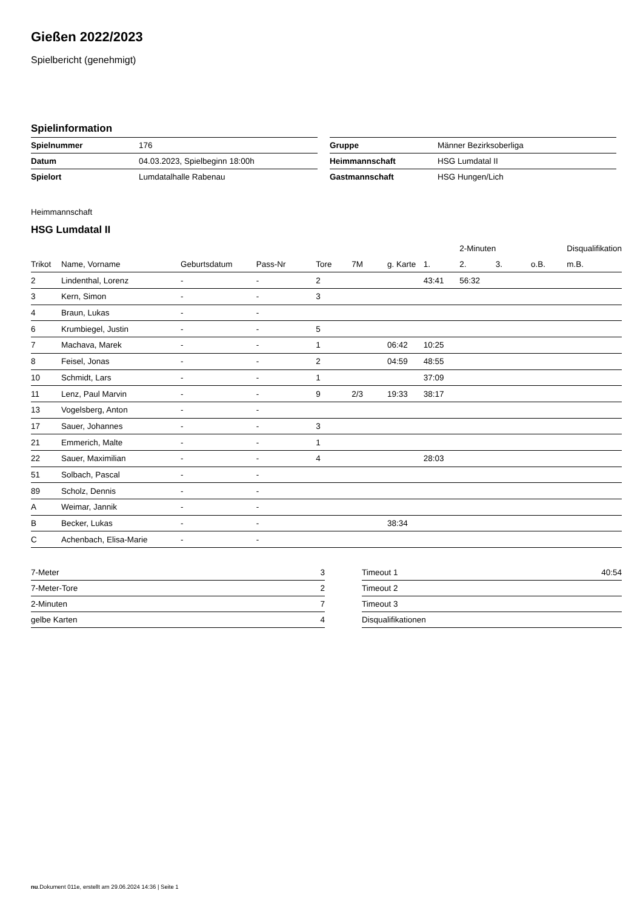Gießen 2022/2023
Spielbericht (genehmigt)
Spielinformation
| Spielnummer | 176 |
| Datum | 04.03.2023, Spielbeginn 18:00h |
| Spielort | Lumdatalhalle Rabenau |
| Gruppe | Männer Bezirksoberliga |
| Heimmannschaft | HSG Lumdatal II |
| Gastmannschaft | HSG Hungen/Lich |
Heimmannschaft
HSG Lumdatal II
| | | | | | | | | 2-Minuten | | | Disqualifikation |
| --- | --- | --- | --- | --- | --- | --- | --- | --- | --- | --- | --- |
| Trikot | Name, Vorname | Geburtsdatum | Pass-Nr | Tore | 7M | g. Karte | 1. | 2. | 3. | o.B. | m.B. |
| 2 | Lindenthal, Lorenz | - | - | 2 | | | 43:41 | 56:32 | | | |
| 3 | Kern, Simon | - | - | 3 | | | | | | | |
| 4 | Braun, Lukas | - | - | | | | | | | | |
| 6 | Krumbiegel, Justin | - | - | 5 | | | | | | | |
| 7 | Machava, Marek | - | - | 1 | | 06:42 | 10:25 | | | | |
| 8 | Feisel, Jonas | - | - | 2 | | 04:59 | 48:55 | | | | |
| 10 | Schmidt, Lars | - | - | 1 | | | 37:09 | | | | |
| 11 | Lenz, Paul Marvin | - | - | 9 | 2/3 | 19:33 | 38:17 | | | | |
| 13 | Vogelsberg, Anton | - | - | | | | | | | | |
| 17 | Sauer, Johannes | - | - | 3 | | | | | | | |
| 21 | Emmerich, Malte | - | - | 1 | | | | | | | |
| 22 | Sauer, Maximilian | - | - | 4 | | | 28:03 | | | | |
| 51 | Solbach, Pascal | - | - | | | | | | | | |
| 89 | Scholz, Dennis | - | - | | | | | | | | |
| A | Weimar, Jannik | - | - | | | | | | | | |
| B | Becker, Lukas | - | - | | | 38:34 | | | | | |
| C | Achenbach, Elisa-Marie | - | - | | | | | | | | |
| 7-Meter | 3 |
| 7-Meter-Tore | 2 |
| 2-Minuten | 7 |
| gelbe Karten | 4 |
| Timeout 1 | 40:54 |
| Timeout 2 | |
| Timeout 3 | |
| Disqualifikationen | |
nu.Dokument 011e, erstellt am 29.06.2024 14:36 | Seite 1